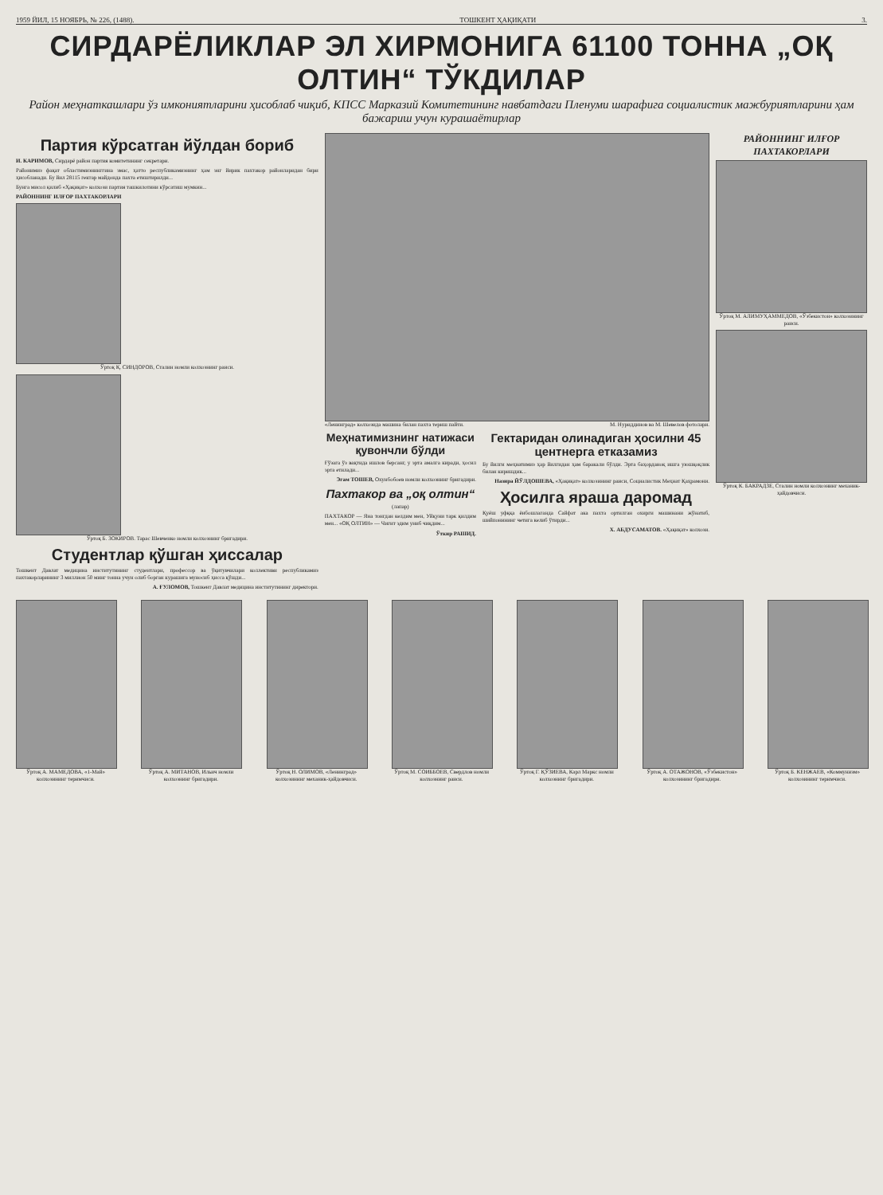1959 ЙИЛ, 15 НОЯБРЬ, № 226, (1488). ТОШКЕНТ ҲАҚИҚАТИ 3.
СИРДАРЁЛИКЛАР ЭЛ ХИРМОНИГА 61100 ТОННА „ОҚ ОЛТИН“ ТЎКДИЛАР
Район меҳнаткашлари ўз имкониятларини ҳисоблаб чиқиб, КПСС Марказий Комитетининг навбатдаги Пленуми шарафига социалистик мажбуриятларини ҳам бажариш учун курашаётирлар
Партия кўрсатган йўлдан бориб
И. КАРИМОВ, Сирдарё район партия комитетининг секретари.
Районимиз фақат областимизнинггина эмас, ҳатто республикамизнинг ҳам энг йирик пахтакор районларидан бири ҳисобланади. Бу йил 28115 гектар майдонда пахта етиштирилди...
Бунга мисол қилиб «Ҳақиқат» колхози партия ташкилотини кўрсатиш мумкин...
РАЙОННИНГ ИЛҒОР ПАХТАКОРЛАРИ
Ўртоқ Қ. СИНДОРОВ, Сталин номли колхознинг раиси.
Ўртоқ Б. ЗОКИРОВ. Тарас Шевченко номли колхознинг бригадири.
Студентлар қўшган ҳиссалар
Тошкент Давлат медицина институтининг студентлари, профессор ва ўқитувчилари коллективи республикамиз пахтакорларининг 3 миллион 50 минг тонна учун олиб борган курашига муносиб ҳисса қўшди...
А. ҒУЛОМОВ, Тошкент Давлат медицина институтининг директори.
«Ленинград» колхозида машина билан пахта териш пайти. М. Нуриддинов ва М. Шевелов фотолари.
Меҳнатимизнинг натижаси қувончли бўлди
Ғўзага ўз вақтида ишлов берсанг, у эрта амалга киради, ҳосил эрта етилади...
Эгам ТОШЕВ, Охунбобоев номли колхознинг бригадири.
Пахтакор ва „оқ олтин“
(лапар)
ПАХТАКОР — Яна тонгдан келдим мен, Уйқуни тарк қилдим мен... «ОҚ ОЛТИН» — Чигит эдим униб чиқдим...
Ўткир РАШИД.
Гектаридан олинадиган ҳосилни 45 центнерга етказамиз
Бу йилги меҳнатимиз ҳар йилгидан ҳам баракали бўлди. Эрта баҳорданоқ ишга уюшқоқлик билан киришдик...
Назира ЙЎЛДОШЕВА, «Ҳақиқат» колхозининг раиси, Социалистик Меҳнат Қаҳрамони.
Ҳосилга яраша даромад
Қуёш уфққа ёнбошлаганда Сайфат ака пахта ортилган охирги машинани жўнатиб, шийпонининг четига келиб ўтирди...
Х. АБДУСАМАТОВ. «Ҳақиқат» колхози.
РАЙОННИНГ ИЛҒОР ПАХТАКОРЛАРИ
Ўртоқ М. АЛИМУҲАММЕДОВ, «Ўзбекистон» колхозининг раиси.
Ўртоқ К. БАКРАДЗЕ, Сталин номли колхознинг механик-ҳайдовчиси.
Ўртоқ А. МАМЕДОВА, «1-Май» колхозининг теримчиси.
Ўртоқ А. МИТАНОВ, Ильич номли колхознинг бригадири.
Ўртоқ Н. ОЛИМОВ, «Ленинград» колхозининг механик-ҳайдовчиси.
Ўртоқ М. СОИББОЕВ, Свердлов номли колхознинг раиси.
Ўртоқ Г. ҚЎЗИЕВА, Карл Маркс номли колхознинг бригадири.
Ўртоқ А. ОТАЖОНОВ, «Ўзбекистон» колхозининг бригадири.
Ўртоқ Б. КЕНЖАЕВ, «Коммунизм» колхозининг теримчиси.